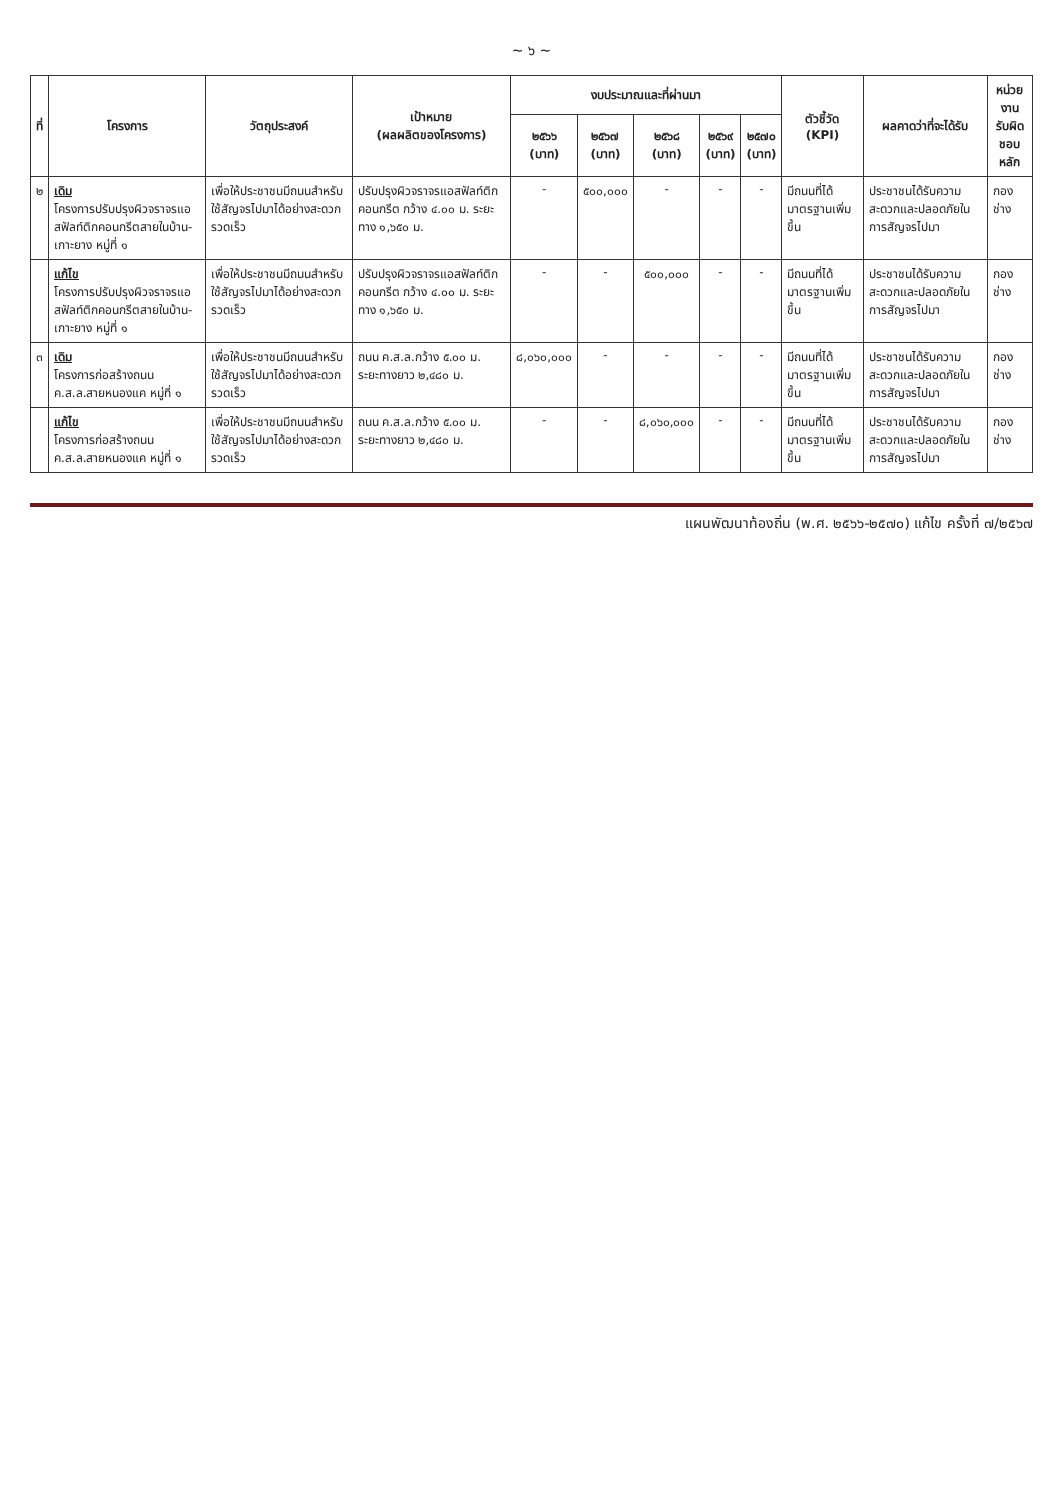~ ๖ ~
| ที่ | โครงการ | วัตถุประสงค์ | เป้าหมาย (ผลผลิตของโครงการ) | งบประมาณและที่ผ่านมา | | | | | ตัวชี้วัด (KPI) | ผลคาดว่าที่จะได้รับ | หน่วยงาน รับผิดชอบ หลัก |
| --- | --- | --- | --- | --- | --- | --- | --- | --- | --- | --- | --- |
| | | | | ๒๕๖๖ (บาท) | ๒๕๖๗ (บาท) | ๒๕๖๘ (บาท) | ๒๕๖๙ (บาท) | ๒๕๗๐ (บาท) | | | |
| ๒ | เดิม โครงการปรับปรุงผิวจราจรแอสฟัลท์ติกคอนกรีตสายในบ้าน-เกาะยาง หมู่ที่ ๑ | เพื่อให้ประชาชนมีถนนสำหรับใช้สัญจรไปมาได้อย่างสะดวก รวดเร็ว | ปรับปรุงผิวจราจรแอสฟัลท์ติกคอนกรีต กว้าง ๔.๐๐ ม. ระยะทาง ๑,๖๕๐ ม. | - | ๕๐๐,๐๐๐ | - | - | - | มีถนนที่ได้มาตรฐานเพิ่มขึ้น | ประชาชนได้รับความสะดวกและปลอดภัยในการสัญจรไปมา | กองช่าง |
| | แก้ไข โครงการปรับปรุงผิวจราจรแอสฟัลท์ติกคอนกรีตสายในบ้าน-เกาะยาง หมู่ที่ ๑ | เพื่อให้ประชาชนมีถนนสำหรับใช้สัญจรไปมาได้อย่างสะดวก รวดเร็ว | ปรับปรุงผิวจราจรแอสฟัลท์ติกคอนกรีต กว้าง ๔.๐๐ ม. ระยะทาง ๑,๖๕๐ ม. | - | - | ๕๐๐,๐๐๐ | - | - | มีถนนที่ได้มาตรฐานเพิ่มขึ้น | ประชาชนได้รับความสะดวกและปลอดภัยในการสัญจรไปมา | กองช่าง |
| ๓ | เดิม โครงการก่อสร้างถนน ค.ส.ล.สายหนองแค หมู่ที่ ๑ | เพื่อให้ประชาชนมีถนนสำหรับใช้สัญจรไปมาได้อย่างสะดวก รวดเร็ว | ถนน ค.ส.ล.กว้าง ๕.๐๐ ม. ระยะทางยาว ๒,๔๘๐ ม. | ๘,๐๖๐,๐๐๐ | - | - | - | - | มีถนนที่ได้มาตรฐานเพิ่มขึ้น | ประชาชนได้รับความสะดวกและปลอดภัยในการสัญจรไปมา | กองช่าง |
| | แก้ไข โครงการก่อสร้างถนน ค.ส.ล.สายหนองแค หมู่ที่ ๑ | เพื่อให้ประชาชนมีถนนสำหรับใช้สัญจรไปมาได้อย่างสะดวก รวดเร็ว | ถนน ค.ส.ล.กว้าง ๕.๐๐ ม. ระยะทางยาว ๒,๔๘๐ ม. | - | - | ๘,๐๖๐,๐๐๐ | - | - | มีถนนที่ได้มาตรฐานเพิ่มขึ้น | ประชาชนได้รับความสะดวกและปลอดภัยในการสัญจรไปมา | กองช่าง |
แผนพัฒนาท้องถิ่น (พ.ศ. ๒๕๖๖-๒๕๗๐) แก้ไข ครั้งที่ ๗/๒๕๖๗